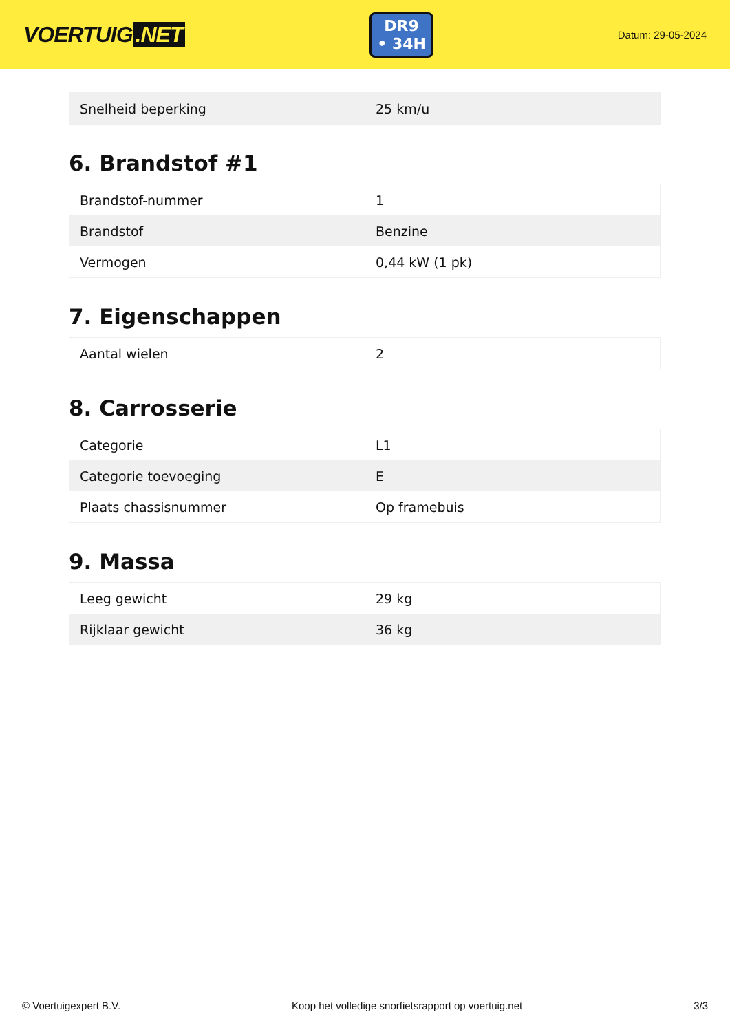VOERTUIG.NET
DR9
• 34H
Datum: 29-05-2024
| Snelheid beperking | 25 km/u |
6. Brandstof #1
| Brandstof-nummer | 1 |
| Brandstof | Benzine |
| Vermogen | 0,44 kW (1 pk) |
7. Eigenschappen
| Aantal wielen | 2 |
8. Carrosserie
| Categorie | L1 |
| Categorie toevoeging | E |
| Plaats chassisnummer | Op framebuis |
9. Massa
| Leeg gewicht | 29 kg |
| Rijklaar gewicht | 36 kg |
© Voertuigexpert B.V. Koop het volledige snorfietsrapport op voertuig.net 3/3